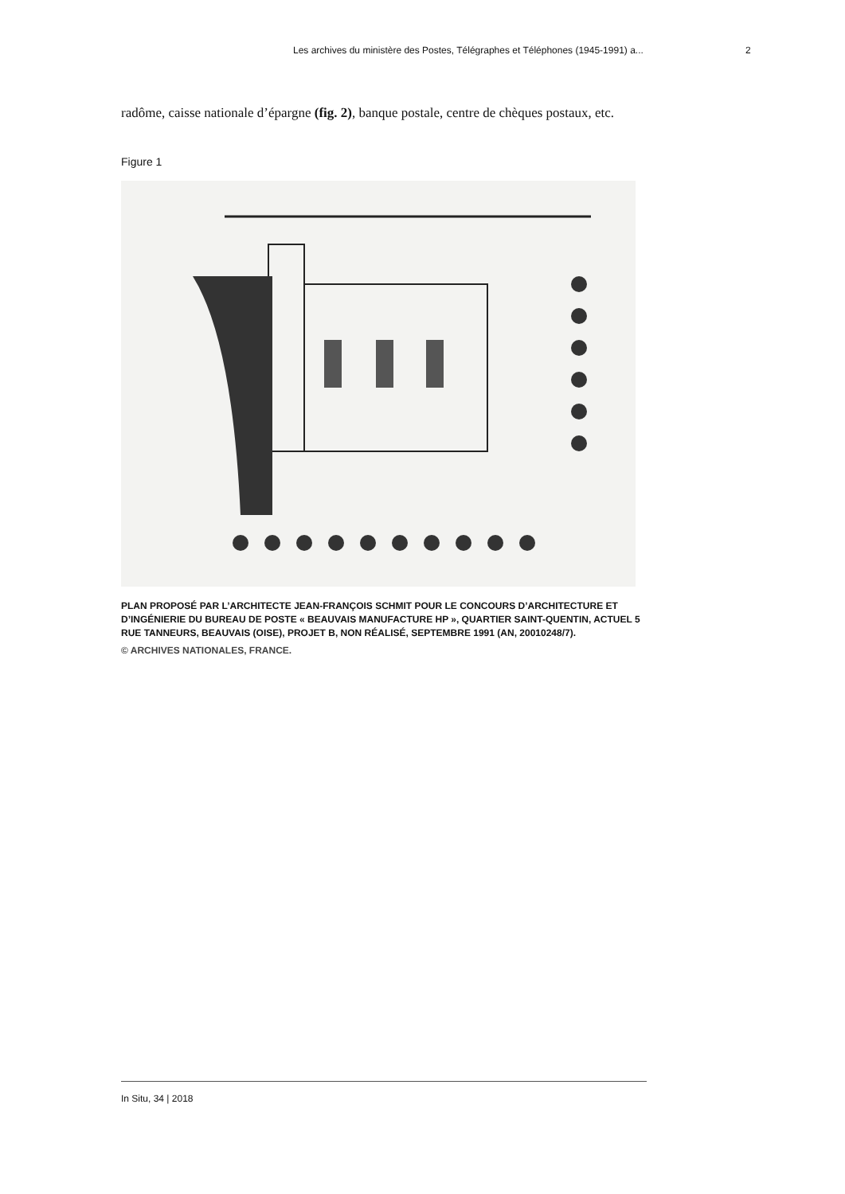Les archives du ministère des Postes, Télégraphes et Téléphones (1945-1991) a... 2
radôme, caisse nationale d’épargne (fig. 2), banque postale, centre de chèques postaux, etc.
Figure 1
PLAN PROPOSÉ PAR L’ARCHITECTE JEAN-FRANÇOIS SCHMIT POUR LE CONCOURS D’ARCHITECTURE ET D’INGÉNIERIE DU BUREAU DE POSTE « BEAUVAIS MANUFACTURE HP », QUARTIER SAINT-QUENTIN, ACTUEL 5 RUE TANNEURS, BEAUVAIS (OISE), PROJET B, NON RÉALISÉ, SEPTEMBRE 1991 (AN, 20010248/7).
© ARCHIVES NATIONALES, FRANCE.
In Situ, 34 | 2018